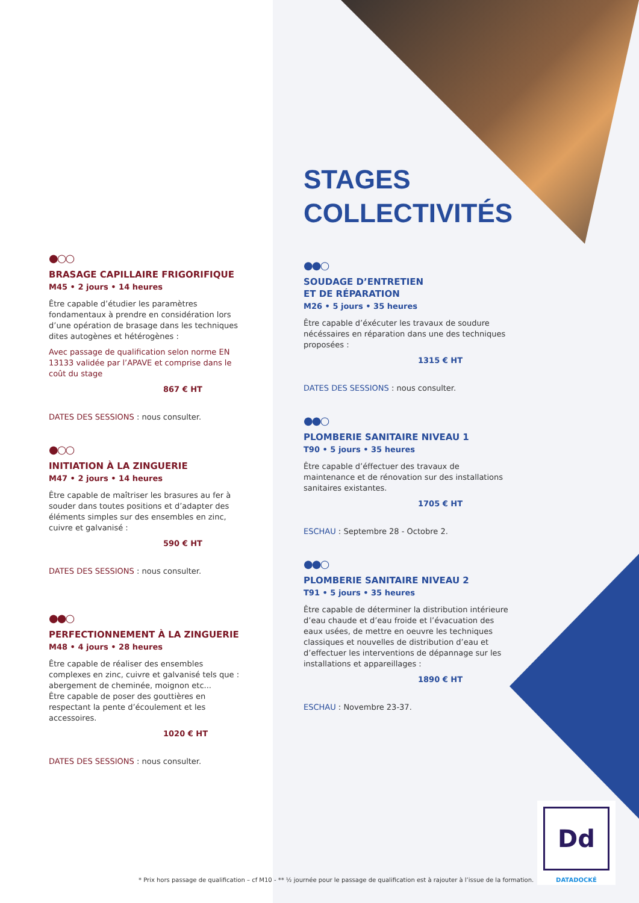●○○
BRASAGE CAPILLAIRE FRIGORIFIQUE
M45 • 2 jours • 14 heures
Être capable d’étudier les paramètres fondamentaux à prendre en considération lors d’une opération de brasage dans les techniques dites autogènes et hétérogènes :
Avec passage de qualification selon norme EN 13133 validée par l’APAVE et comprise dans le coût du stage
867 € HT
DATES DES SESSIONS : nous consulter.
●○○
INITIATION À LA ZINGUERIE
M47 • 2 jours • 14 heures
Être capable de maîtriser les brasures au fer à souder dans toutes positions et d’adapter des éléments simples sur des ensembles en zinc, cuivre et galvanisé :
590 € HT
DATES DES SESSIONS : nous consulter.
●●○
PERFECTIONNEMENT À LA ZINGUERIE
M48 • 4 jours • 28 heures
Être capable de réaliser des ensembles complexes en zinc, cuivre et galvanisé tels que : abergement de cheminée, moignon etc...
Être capable de poser des gouttières en respectant la pente d’écoulement et les accessoires.
1020 € HT
DATES DES SESSIONS : nous consulter.
STAGES
COLLECTIVITÉS
●●○
SOUDAGE D’ENTRETIEN
ET DE RÉPARATION
M26 • 5 jours • 35 heures
Être capable d’éxécuter les travaux de soudure nécéssaires en réparation dans une des techniques proposées :
1315 € HT
DATES DES SESSIONS : nous consulter.
●●○
PLOMBERIE SANITAIRE NIVEAU 1
T90 • 5 jours • 35 heures
Être capable d’éffectuer des travaux de maintenance et de rénovation sur des installations sanitaires existantes.
1705 € HT
ESCHAU : Septembre 28 - Octobre 2.
●●○
PLOMBERIE SANITAIRE NIVEAU 2
T91 • 5 jours • 35 heures
Être capable de déterminer la distribution intérieure d’eau chaude et d’eau froide et l’évacuation des eaux usées, de mettre en oeuvre les techniques classiques et nouvelles de distribution d’eau et d’effectuer les interventions de dépannage sur les installations et appareillages :
1890 € HT
ESCHAU : Novembre 23-37.
Dd
DATADOCKÉ
* Prix hors passage de qualification – cf M10 - ** ½ journée pour le passage de qualification est à rajouter à l’issue de la formation.